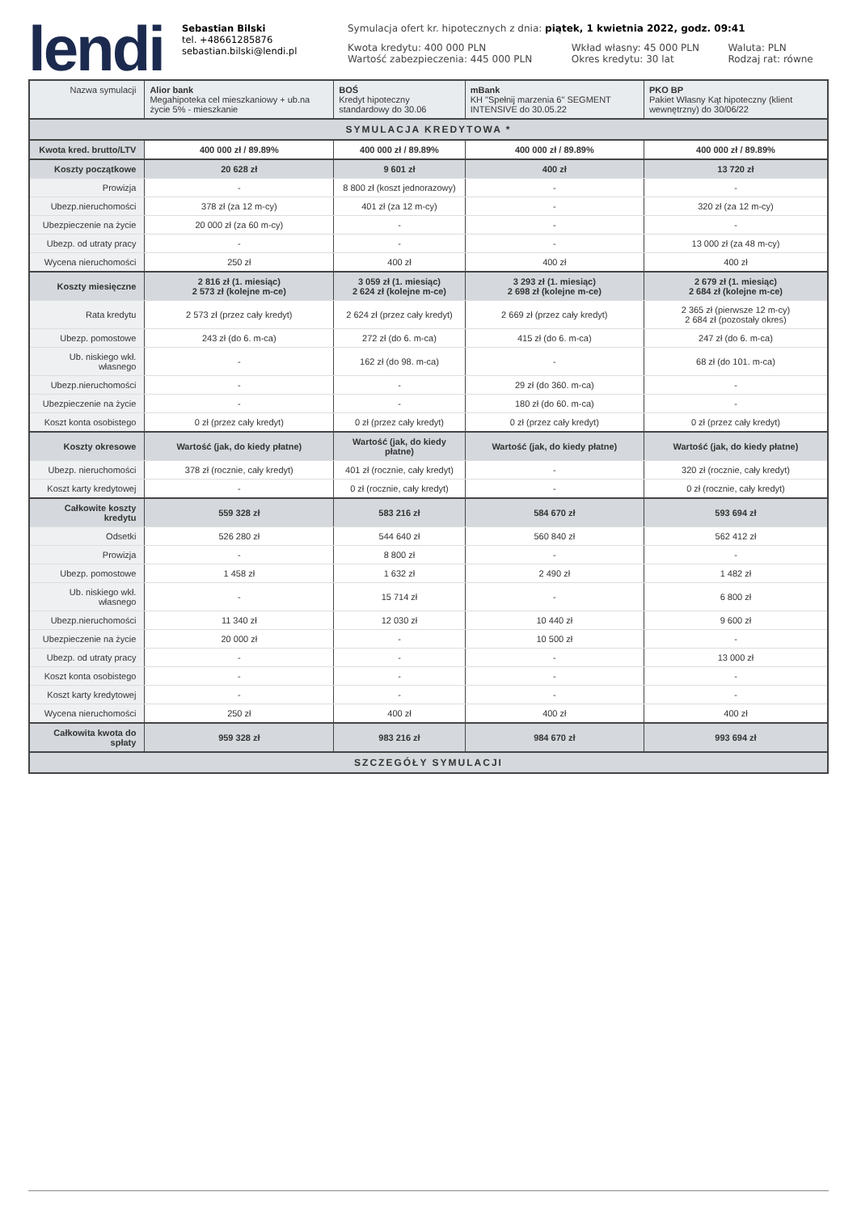lendi
Sebastian Bilski
tel. +48661285876
sebastian.bilski@lendi.pl
Symulacja ofert kr. hipotecznych z dnia: piątek, 1 kwietnia 2022, godz. 09:41
Kwota kredytu: 400 000 PLN
Wartość zabezpieczenia: 445 000 PLN
Wkład własny: 45 000 PLN
Okres kredytu: 30 lat
Waluta: PLN
Rodzaj rat: równe
| Nazwa symulacji | Alior bank Megahipoteka cel mieszkaniowy + ub.na życie 5% - mieszkanie | BOŚ Kredyt hipoteczny standardowy do 30.06 | mBank KH "Spełnij marzenia 6" SEGMENT INTENSIVE do 30.05.22 | PKO BP Pakiet Własny Kąt hipoteczny (klient wewnętrzny) do 30/06/22 |
| SYMULACJA KREDYTOWA * | | | | |
| Kwota kred. brutto/LTV | 400 000 zł / 89.89% | 400 000 zł / 89.89% | 400 000 zł / 89.89% | 400 000 zł / 89.89% |
| Koszty początkowe | 20 628 zł | 9 601 zł | 400 zł | 13 720 zł |
| Prowizja | - | 8 800 zł (koszt jednorazowy) | - | - |
| Ubezp.nieruchomości | 378 zł (za 12 m-cy) | 401 zł (za 12 m-cy) | - | 320 zł (za 12 m-cy) |
| Ubezpieczenie na życie | 20 000 zł (za 60 m-cy) | - | - | - |
| Ubezp. od utraty pracy | - | - | - | 13 000 zł (za 48 m-cy) |
| Wycena nieruchomości | 250 zł | 400 zł | 400 zł | 400 zł |
| Koszty miesięczne | 2 816 zł (1. miesiąc) 2 573 zł (kolejne m-ce) | 3 059 zł (1. miesiąc) 2 624 zł (kolejne m-ce) | 3 293 zł (1. miesiąc) 2 698 zł (kolejne m-ce) | 2 679 zł (1. miesiąc) 2 684 zł (kolejne m-ce) |
| Rata kredytu | 2 573 zł (przez cały kredyt) | 2 624 zł (przez cały kredyt) | 2 669 zł (przez cały kredyt) | 2 365 zł (pierwsze 12 m-cy) 2 684 zł (pozostały okres) |
| Ubezp. pomostowe | 243 zł (do 6. m-ca) | 272 zł (do 6. m-ca) | 415 zł (do 6. m-ca) | 247 zł (do 6. m-ca) |
| Ub. niskiego wkł. własnego | - | 162 zł (do 98. m-ca) | - | 68 zł (do 101. m-ca) |
| Ubezp.nieruchomości | - | - | 29 zł (do 360. m-ca) | - |
| Ubezpieczenie na życie | - | - | 180 zł (do 60. m-ca) | - |
| Koszt konta osobistego | 0 zł (przez cały kredyt) | 0 zł (przez cały kredyt) | 0 zł (przez cały kredyt) | 0 zł (przez cały kredyt) |
| Koszty okresowe | Wartość (jak, do kiedy płatne) | Wartość (jak, do kiedy płatne) | Wartość (jak, do kiedy płatne) | Wartość (jak, do kiedy płatne) |
| Ubezp. nieruchomości | 378 zł (rocznie, cały kredyt) | 401 zł (rocznie, cały kredyt) | - | 320 zł (rocznie, cały kredyt) |
| Koszt karty kredytowej | - | 0 zł (rocznie, cały kredyt) | - | 0 zł (rocznie, cały kredyt) |
| Całkowite koszty kredytu | 559 328 zł | 583 216 zł | 584 670 zł | 593 694 zł |
| Odsetki | 526 280 zł | 544 640 zł | 560 840 zł | 562 412 zł |
| Prowizja | - | 8 800 zł | - | - |
| Ubezp. pomostowe | 1 458 zł | 1 632 zł | 2 490 zł | 1 482 zł |
| Ub. niskiego wkł. własnego | - | 15 714 zł | - | 6 800 zł |
| Ubezp.nieruchomości | 11 340 zł | 12 030 zł | 10 440 zł | 9 600 zł |
| Ubezpieczenie na życie | 20 000 zł | - | 10 500 zł | - |
| Ubezp. od utraty pracy | - | - | - | 13 000 zł |
| Koszt konta osobistego | - | - | - | - |
| Koszt karty kredytowej | - | - | - | - |
| Wycena nieruchomości | 250 zł | 400 zł | 400 zł | 400 zł |
| Całkowita kwota do spłaty | 959 328 zł | 983 216 zł | 984 670 zł | 993 694 zł |
| SZCZEGÓŁY SYMULACJI | | | | |